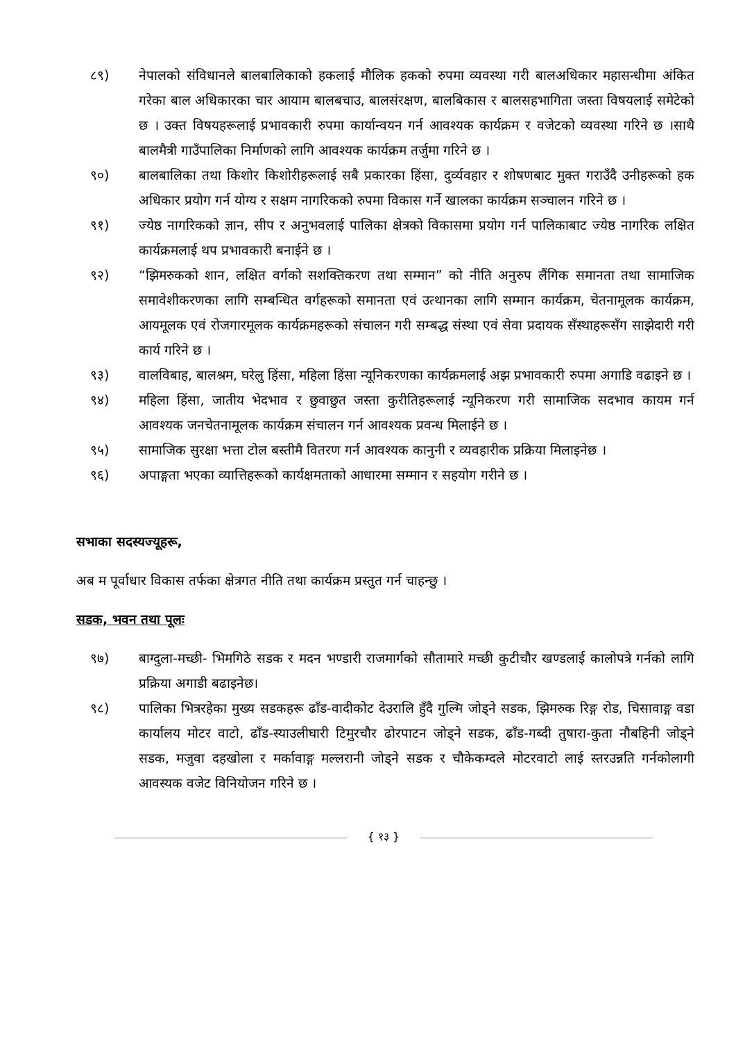८९) नेपालको संविधानले बालबालिकाको हकलाई मौलिक हकको रुपमा व्यवस्था गरी बालअधिकार महासन्धीमा अंकित गरेका बाल अधिकारका चार आयाम बालबचाउ, बालसंरक्षण, बालबिकास र बालसहभागिता जस्ता विषयलाई समेटेको छ । उक्त विषयहरूलाई प्रभावकारी रुपमा कार्यान्वयन गर्न आवश्यक कार्यक्रम र वजेटको व्यवस्था गरिने छ ।साथै बालमैत्री गाउँपालिका निर्माणको लागि आवश्यक कार्यक्रम तर्जुमा गरिने छ ।
९०) बालबालिका तथा किशोर किशोरीहरूलाई सबै प्रकारका हिंसा, दुर्व्यवहार र शोषणबाट मुक्त गराउँदै उनीहरूको हक अधिकार प्रयोग गर्न योग्य र सक्षम नागरिकको रुपमा विकास गर्ने खालका कार्यक्रम सञ्चालन गरिने छ ।
९१) ज्येष्ठ नागरिकको ज्ञान, सीप र अनुभवलाई पालिका क्षेत्रको विकासमा प्रयोग गर्न पालिकाबाट ज्येष्ठ नागरिक लक्षित कार्यक्रमलाई थप प्रभावकारी बनाईने छ ।
९२) “झिमरुकको शान, लक्षित वर्गको सशक्तिकरण तथा सम्मान” को नीति अनुरुप लैंगिक समानता तथा सामाजिक समावेशीकरणका लागि सम्बन्धित वर्गहरूको समानता एवं उत्थानका लागि सम्मान कार्यक्रम, चेतनामूलक कार्यक्रम, आयमूलक एवं रोजगारमूलक कार्यक्रमहरूको संचालन गरी सम्बद्ध संस्था एवं सेवा प्रदायक सँस्थाहरूसँग साझेदारी गरी कार्य गरिने छ ।
९३) वालविबाह, बालश्रम, घरेलु हिंसा, महिला हिंसा न्यूनिकरणका कार्यक्रमलाई अझ प्रभावकारी रुपमा अगाडि वढाइने छ ।
९४) महिला हिंसा, जातीय भेदभाव र छुवाछुत जस्ता कुरीतिहरूलाई न्यूनिकरण गरी सामाजिक सदभाव कायम गर्न आवश्यक जनचेतनामूलक कार्यक्रम संचालन गर्न आवश्यक प्रवन्ध मिलाईने छ ।
९५) सामाजिक सुरक्षा भत्ता टोल बस्तीमै वितरण गर्न आवश्यक कानुनी र व्यवहारीक प्रक्रिया मिलाइनेछ ।
९६) अपाङ्गता भएका व्यात्तिहरूको कार्यक्षमताको आधारमा सम्मान र सहयोग गरीने छ ।
सभाका सदस्यज्यूहरू,
अब म पूर्वाधार विकास तर्फका क्षेत्रगत नीति तथा कार्यक्रम प्रस्तुत गर्न चाहन्छु ।
सडक, भवन तथा पूलः
९७) बाग्दुला-मच्छी- भिमगिठे सडक र मदन भण्डारी राजमार्गको सौतामारे मच्छी कुटीचौर खण्डलाई कालोपत्रे गर्नको लागि प्रक्रिया अगाडी बढाइनेछ।
९८) पालिका भित्ररहेका मुख्य सडकहरू ढाँड-वादीकोट देउरालि हुँदै गुल्मि जोड्ने सडक, झिमरुक रिङ्ग रोड, चिसावाङ्ग वडा कार्यालय मोटर वाटो, ढाँड-स्याउलीघारी टिमुरचौर ढोरपाटन जोड्ने सडक, ढाँड-गब्दी तुषारा-कुता नौबहिनी जोड्ने सडक, मजुवा दहखोला र मर्कावाङ्ग मल्लरानी जोड्ने सडक र चौकेकम्दले मोटरवाटो लाई स्तरउन्नति गर्नकोलागी आवस्यक वजेट विनियोजन गरिने छ ।
{ १३ }